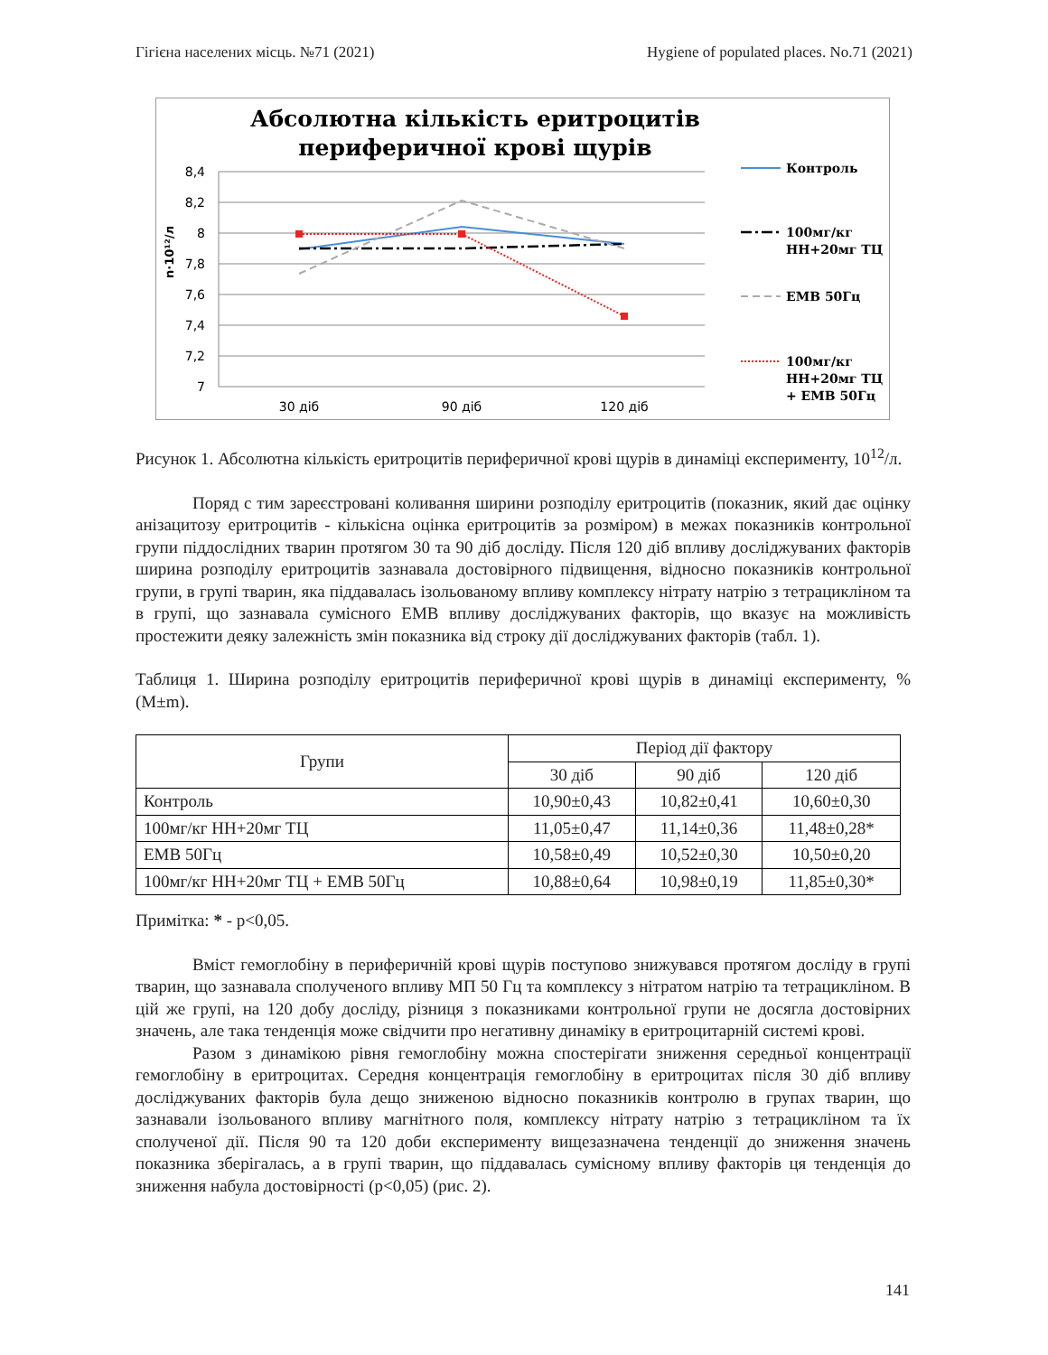Гігієна населених місць. №71 (2021) Hygiene of populated places. No.71 (2021)
Абсолютна кількість еритроцитів
периферичної крові щурів
8,4
8,2
8
7,8
7,6
7,4
7,2
7
30 діб
90 діб
120 діб
n·10¹²/л
Контроль
100мг/кг
НН+20мг ТЦ
ЕМВ 50Гц
100мг/кг
НН+20мг ТЦ
+ ЕМВ 50Гц
Рисунок 1. Абсолютна кількість еритроцитів периферичної крові щурів в динаміці експерименту, 10<sup>12</sup>/л.
Поряд с тим зареєстровані коливання ширини розподілу еритроцитів (показник, який дає оцінку анізацитозу еритроцитів - кількісна оцінка еритроцитів за розміром) в межах показників контрольної групи піддослідних тварин протягом 30 та 90 діб досліду. Після 120 діб впливу досліджуваних факторів ширина розподілу еритроцитів зазнавала достовірного підвищення, відносно показників контрольної групи, в групі тварин, яка піддавалась ізольованому впливу комплексу нітрату натрію з тетрацикліном та в групі, що зазнавала сумісного ЕМВ впливу досліджуваних факторів, що вказує на можливість простежити деяку залежність змін показника від строку дії досліджуваних факторів (табл. 1).
Таблиця 1. Ширина розподілу еритроцитів периферичної крові щурів в динаміці експерименту, % (M±m).
| Групи | Період дії фактору | | |
| --- | --- | --- | --- |
| | 30 діб | 90 діб | 120 діб |
| Контроль | 10,90±0,43 | 10,82±0,41 | 10,60±0,30 |
| 100мг/кг НН+20мг ТЦ | 11,05±0,47 | 11,14±0,36 | 11,48±0,28* |
| ЕМВ 50Гц | 10,58±0,49 | 10,52±0,30 | 10,50±0,20 |
| 100мг/кг НН+20мг ТЦ + ЕМВ 50Гц | 10,88±0,64 | 10,98±0,19 | 11,85±0,30* |
Примітка: * - p<0,05.
Вміст гемоглобіну в периферичній крові щурів поступово знижувався протягом досліду в групі тварин, що зазнавала сполученого впливу МП 50 Гц та комплексу з нітратом натрію та тетрацикліном. В цій же групі, на 120 добу досліду, різниця з показниками контрольної групи не досягла достовірних значень, але така тенденція може свідчити про негативну динаміку в еритроцитарній системі крові.
Разом з динамікою рівня гемоглобіну можна спостерігати зниження середньої концентрації гемоглобіну в еритроцитах. Середня концентрація гемоглобіну в еритроцитах після 30 діб впливу досліджуваних факторів була дещо зниженою відносно показників контролю в групах тварин, що зазнавали ізольованого впливу магнітного поля, комплексу нітрату натрію з тетрацикліном та їх сполученої дії. Після 90 та 120 доби експерименту вищезазначена тенденції до зниження значень показника зберігалась, а в групі тварин, що піддавалась сумісному впливу факторів ця тенденція до зниження набула достовірності (p<0,05) (рис. 2).
141